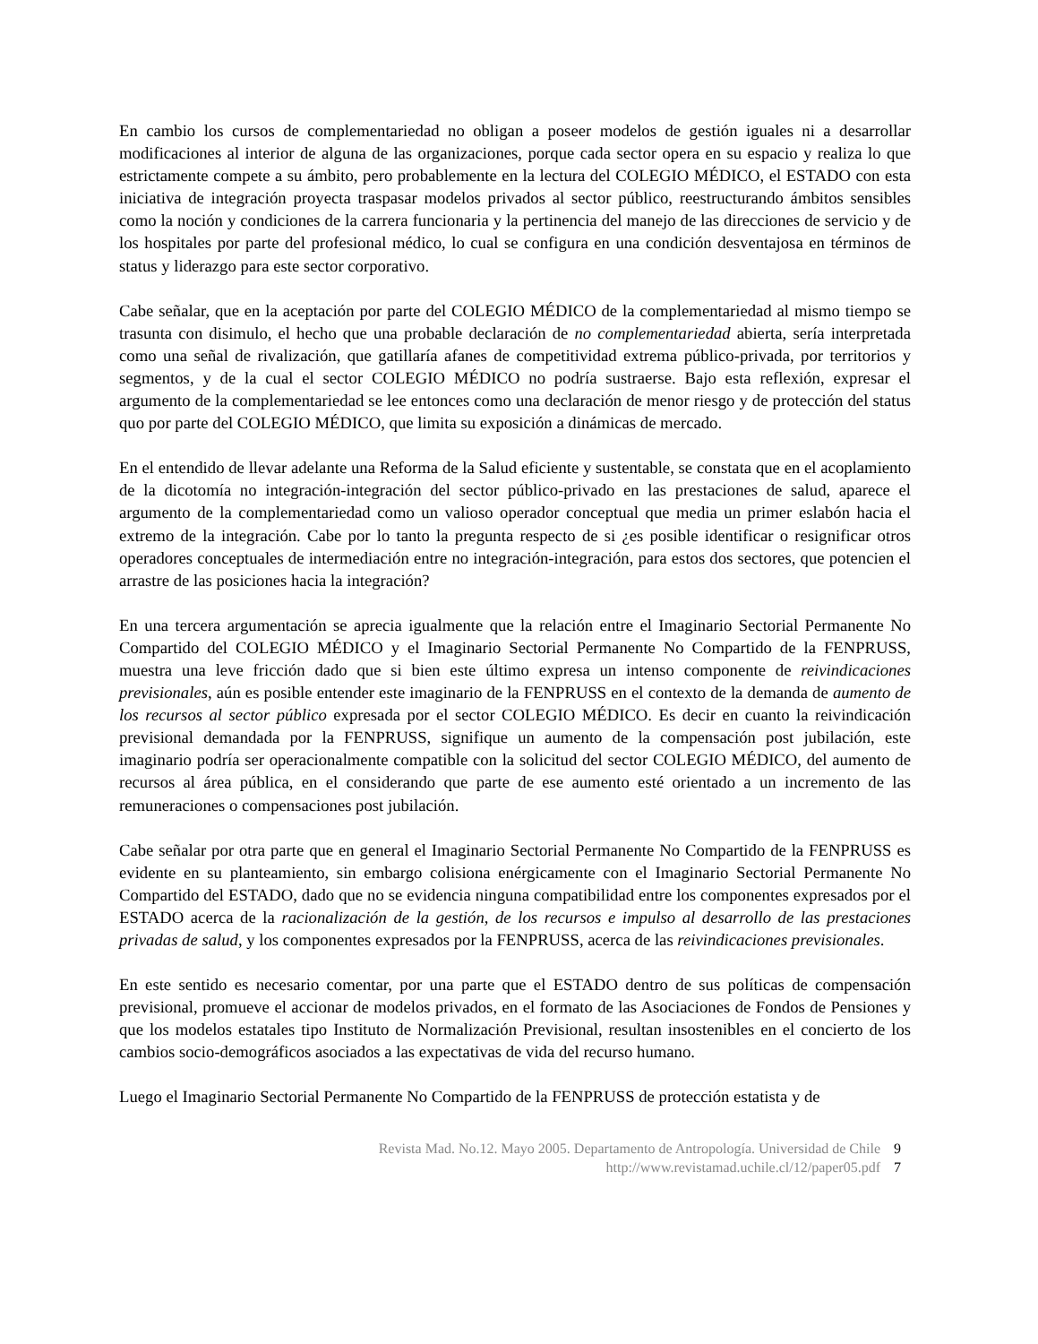En cambio los cursos de complementariedad no obligan a poseer modelos de gestión iguales ni a desarrollar modificaciones al interior de alguna de las organizaciones, porque cada sector opera en su espacio y realiza lo que estrictamente compete a su ámbito, pero probablemente en la lectura del COLEGIO MÉDICO, el ESTADO con esta iniciativa de integración proyecta traspasar modelos privados al sector público, reestructurando ámbitos sensibles como la noción y condiciones de la carrera funcionaria y la pertinencia del manejo de las direcciones de servicio y de los hospitales por parte del profesional médico, lo cual se configura en una condición desventajosa en términos de status y liderazgo para este sector corporativo.
Cabe señalar, que en la aceptación por parte del COLEGIO MÉDICO de la complementariedad al mismo tiempo se trasunta con disimulo, el hecho que una probable declaración de no complementariedad abierta, sería interpretada como una señal de rivalización, que gatillaría afanes de competitividad extrema público-privada, por territorios y segmentos, y de la cual el sector COLEGIO MÉDICO no podría sustraerse. Bajo esta reflexión, expresar el argumento de la complementariedad se lee entonces como una declaración de menor riesgo y de protección del status quo por parte del COLEGIO MÉDICO, que limita su exposición a dinámicas de mercado.
En el entendido de llevar adelante una Reforma de la Salud eficiente y sustentable, se constata que en el acoplamiento de la dicotomía no integración-integración del sector público-privado en las prestaciones de salud, aparece el argumento de la complementariedad como un valioso operador conceptual que media un primer eslabón hacia el extremo de la integración. Cabe por lo tanto la pregunta respecto de si ¿es posible identificar o resignificar otros operadores conceptuales de intermediación entre no integración-integración, para estos dos sectores, que potencien el arrastre de las posiciones hacia la integración?
En una tercera argumentación se aprecia igualmente que la relación entre el Imaginario Sectorial Permanente No Compartido del COLEGIO MÉDICO y el Imaginario Sectorial Permanente No Compartido de la FENPRUSS, muestra una leve fricción dado que si bien este último expresa un intenso componente de reivindicaciones previsionales, aún es posible entender este imaginario de la FENPRUSS en el contexto de la demanda de aumento de los recursos al sector público expresada por el sector COLEGIO MÉDICO. Es decir en cuanto la reivindicación previsional demandada por la FENPRUSS, signifique un aumento de la compensación post jubilación, este imaginario podría ser operacionalmente compatible con la solicitud del sector COLEGIO MÉDICO, del aumento de recursos al área pública, en el considerando que parte de ese aumento esté orientado a un incremento de las remuneraciones o compensaciones post jubilación.
Cabe señalar por otra parte que en general el Imaginario Sectorial Permanente No Compartido de la FENPRUSS es evidente en su planteamiento, sin embargo colisiona enérgicamente con el Imaginario Sectorial Permanente No Compartido del ESTADO, dado que no se evidencia ninguna compatibilidad entre los componentes expresados por el ESTADO acerca de la racionalización de la gestión, de los recursos e impulso al desarrollo de las prestaciones privadas de salud, y los componentes expresados por la FENPRUSS, acerca de las reivindicaciones previsionales.
En este sentido es necesario comentar, por una parte que el ESTADO dentro de sus políticas de compensación previsional, promueve el accionar de modelos privados, en el formato de las Asociaciones de Fondos de Pensiones y que los modelos estatales tipo Instituto de Normalización Previsional, resultan insostenibles en el concierto de los cambios socio-demográficos asociados a las expectativas de vida del recurso humano.
Luego el Imaginario Sectorial Permanente No Compartido de la FENPRUSS de protección estatista y de
Revista Mad. No.12. Mayo 2005. Departamento de Antropología. Universidad de Chile 9
http://www.revistamad.uchile.cl/12/paper05.pdf 7